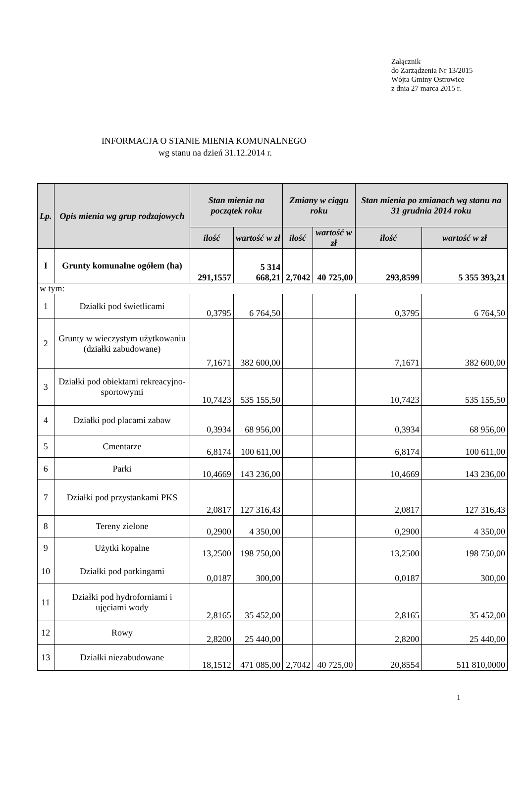Załącznik
do Zarządzenia Nr 13/2015
Wójta Gminy Ostrowice
z dnia 27 marca 2015 r.
INFORMACJA O STANIE MIENIA KOMUNALNEGO
wg stanu na dzień 31.12.2014 r.
| Lp. | Opis mienia wg grup rodzajowych | Stan mienia na początek roku | | Zmiany w ciągu roku | | Stan mienia po zmianach wg stanu na 31 grudnia 2014 roku | |
| --- | --- | --- | --- | --- | --- | --- | --- |
| | | ilość | wartość w zł | ilość | wartość w zł | ilość | wartość w zł |
| I | Grunty komunalne ogółem (ha) | 291,1557 | 5 314 668,21 | 2,7042 | 40 725,00 | 293,8599 | 5 355 393,21 |
| w tym: | | | | | | | |
| 1 | Działki pod świetlicami | 0,3795 | 6 764,50 | | | 0,3795 | 6 764,50 |
| 2 | Grunty w wieczystym użytkowaniu (działki zabudowane) | 7,1671 | 382 600,00 | | | 7,1671 | 382 600,00 |
| 3 | Działki pod obiektami rekreacyjno-sportowymi | 10,7423 | 535 155,50 | | | 10,7423 | 535 155,50 |
| 4 | Działki pod placami zabaw | 0,3934 | 68 956,00 | | | 0,3934 | 68 956,00 |
| 5 | Cmentarze | 6,8174 | 100 611,00 | | | 6,8174 | 100 611,00 |
| 6 | Parki | 10,4669 | 143 236,00 | | | 10,4669 | 143 236,00 |
| 7 | Działki pod przystankami PKS | 2,0817 | 127 316,43 | | | 2,0817 | 127 316,43 |
| 8 | Tereny zielone | 0,2900 | 4 350,00 | | | 0,2900 | 4 350,00 |
| 9 | Użytki kopalne | 13,2500 | 198 750,00 | | | 13,2500 | 198 750,00 |
| 10 | Działki pod parkingami | 0,0187 | 300,00 | | | 0,0187 | 300,00 |
| 11 | Działki pod hydroforniami i ujęciami wody | 2,8165 | 35 452,00 | | | 2,8165 | 35 452,00 |
| 12 | Rowy | 2,8200 | 25 440,00 | | | 2,8200 | 25 440,00 |
| 13 | Działki niezabudowane | 18,1512 | 471 085,00 | 2,7042 | 40 725,00 | 20,8554 | 511 810,0000 |
1